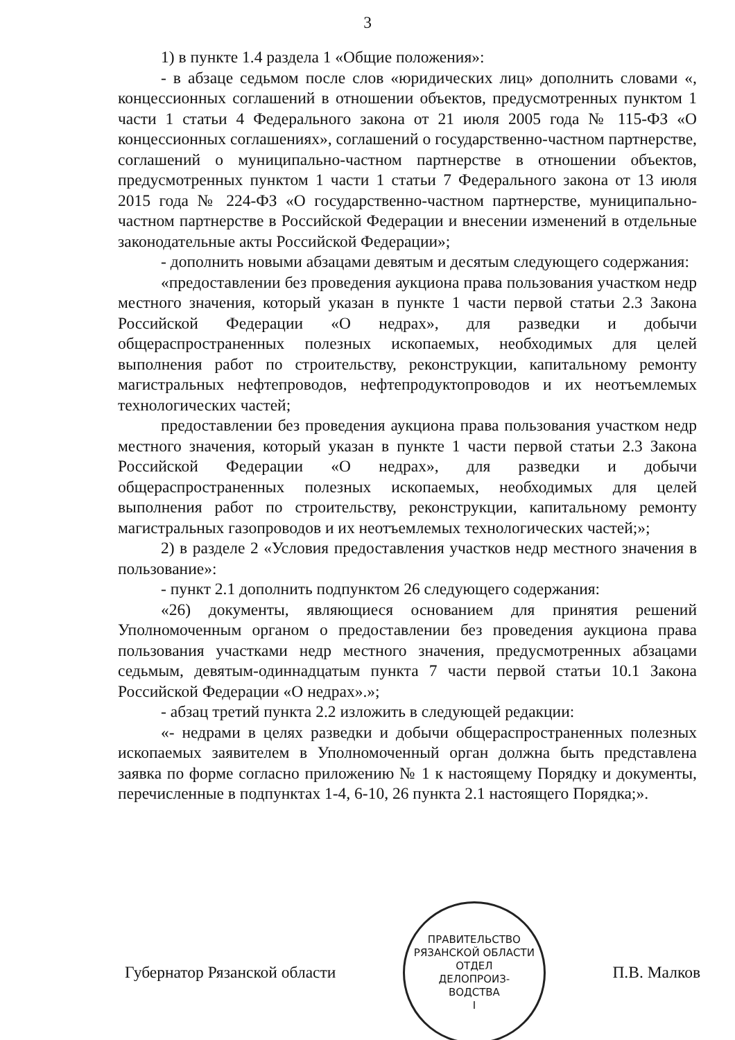3
1) в пункте 1.4 раздела 1 «Общие положения»:
- в абзаце седьмом после слов «юридических лиц» дополнить словами «, концессионных соглашений в отношении объектов, предусмотренных пунктом 1 части 1 статьи 4 Федерального закона от 21 июля 2005 года № 115-ФЗ «О концессионных соглашениях», соглашений о государственно-частном партнерстве, соглашений о муниципально-частном партнерстве в отношении объектов, предусмотренных пунктом 1 части 1 статьи 7 Федерального закона от 13 июля 2015 года № 224-ФЗ «О государственно-частном партнерстве, муниципально-частном партнерстве в Российской Федерации и внесении изменений в отдельные законодательные акты Российской Федерации»;
- дополнить новыми абзацами девятым и десятым следующего содержания:
«предоставлении без проведения аукциона права пользования участком недр местного значения, который указан в пункте 1 части первой статьи 2.3 Закона Российской Федерации «О недрах», для разведки и добычи общераспространенных полезных ископаемых, необходимых для целей выполнения работ по строительству, реконструкции, капитальному ремонту магистральных нефтепроводов, нефтепродуктопроводов и их неотъемлемых технологических частей;
предоставлении без проведения аукциона права пользования участком недр местного значения, который указан в пункте 1 части первой статьи 2.3 Закона Российской Федерации «О недрах», для разведки и добычи общераспространенных полезных ископаемых, необходимых для целей выполнения работ по строительству, реконструкции, капитальному ремонту магистральных газопроводов и их неотъемлемых технологических частей;»;
2) в разделе 2 «Условия предоставления участков недр местного значения в пользование»:
- пункт 2.1 дополнить подпунктом 26 следующего содержания:
«26) документы, являющиеся основанием для принятия решений Уполномоченным органом о предоставлении без проведения аукциона права пользования участками недр местного значения, предусмотренных абзацами седьмым, девятым-одиннадцатым пункта 7 части первой статьи 10.1 Закона Российской Федерации «О недрах».»;
- абзац третий пункта 2.2 изложить в следующей редакции:
«- недрами в целях разведки и добычи общераспространенных полезных ископаемых заявителем в Уполномоченный орган должна быть представлена заявка по форме согласно приложению № 1 к настоящему Порядку и документы, перечисленные в подпунктах 1-4, 6-10, 26 пункта 2.1 настоящего Порядка;».
Губернатор Рязанской области
ПРАВИТЕЛЬСТВО РЯЗАНСКОЙ ОБЛАСТИ
ОТДЕЛ
ДЕЛОПРОИЗ-
ВОДСТВА
I
П.В. Малков